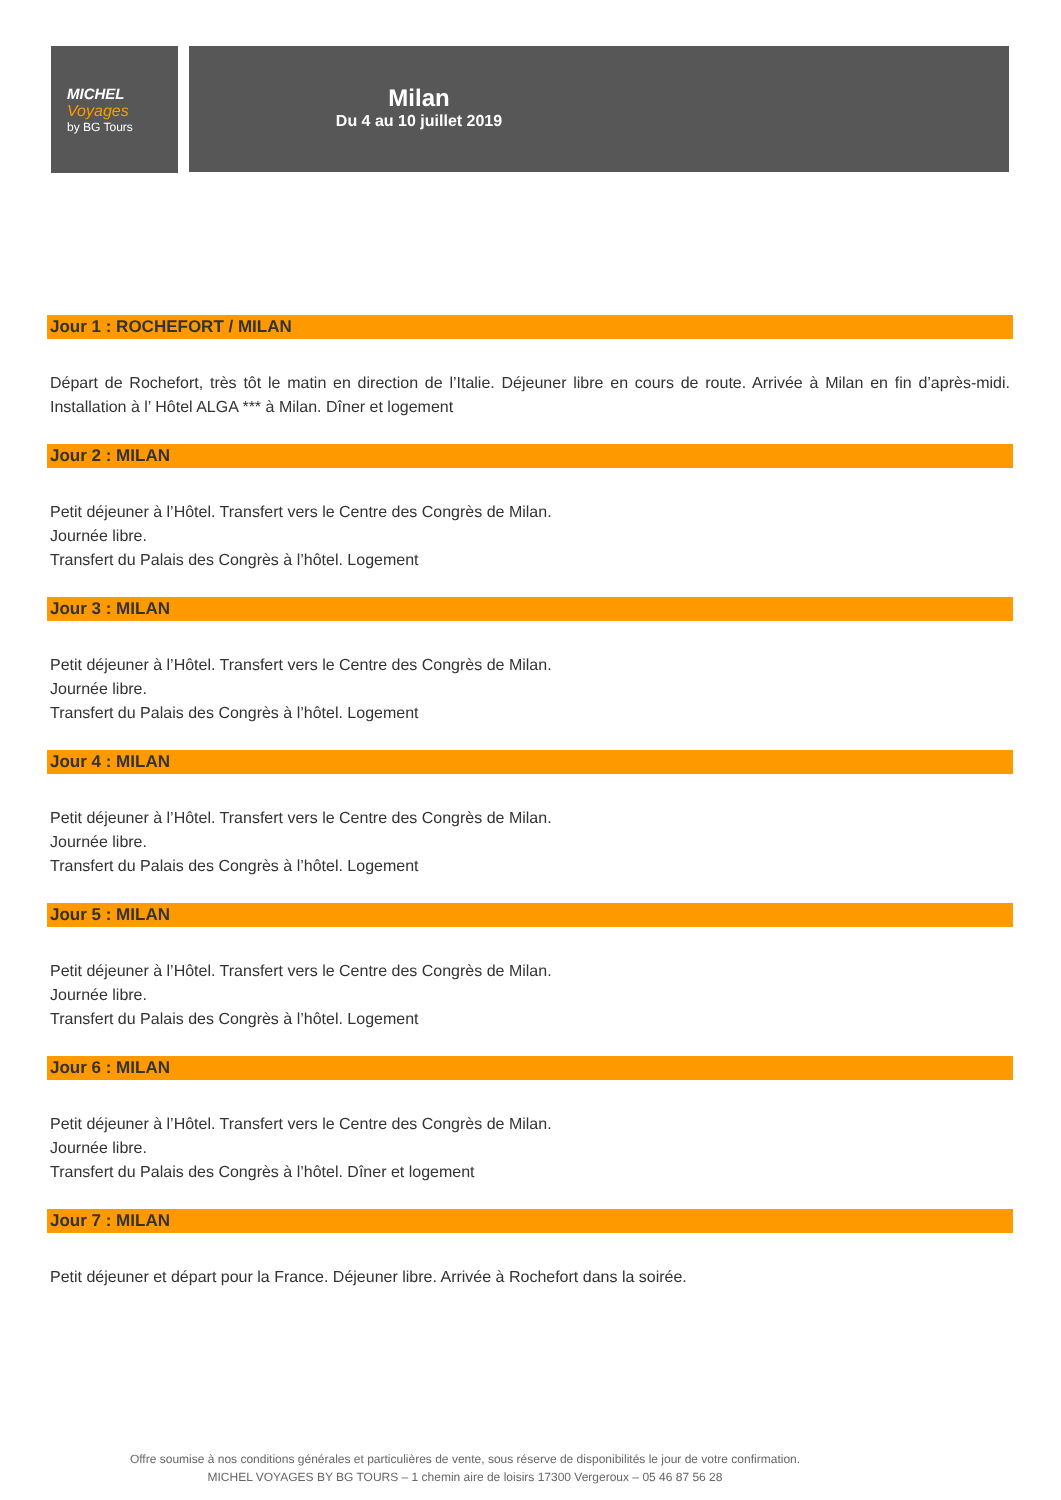MICHEL
Voyages
by BG Tours
Milan
Du 4 au 10 juillet 2019
Jour 1 : ROCHEFORT / MILAN
Départ de Rochefort, très tôt le matin en direction de l’Italie. Déjeuner libre en cours de route. Arrivée à Milan en fin d’après-midi. Installation à l’ Hôtel ALGA *** à Milan. Dîner et logement
Jour 2 : MILAN
Petit déjeuner à l’Hôtel. Transfert vers le Centre des Congrès de Milan.
Journée libre.
Transfert du Palais des Congrès à l’hôtel. Logement
Jour 3 : MILAN
Petit déjeuner à l’Hôtel. Transfert vers le Centre des Congrès de Milan.
Journée libre.
Transfert du Palais des Congrès à l’hôtel. Logement
Jour 4 : MILAN
Petit déjeuner à l’Hôtel. Transfert vers le Centre des Congrès de Milan.
Journée libre.
Transfert du Palais des Congrès à l’hôtel. Logement
Jour 5 : MILAN
Petit déjeuner à l’Hôtel. Transfert vers le Centre des Congrès de Milan.
Journée libre.
Transfert du Palais des Congrès à l’hôtel. Logement
Jour 6 : MILAN
Petit déjeuner à l’Hôtel. Transfert vers le Centre des Congrès de Milan.
Journée libre.
Transfert du Palais des Congrès à l’hôtel. Dîner et logement
Jour 7 : MILAN
Petit déjeuner et départ pour la France. Déjeuner libre. Arrivée à Rochefort dans la soirée.
Offre soumise à nos conditions générales et particulières de vente, sous réserve de disponibilités le jour de votre confirmation.
MICHEL VOYAGES BY BG TOURS – 1 chemin aire de loisirs 17300 Vergeroux – 05 46 87 56 28